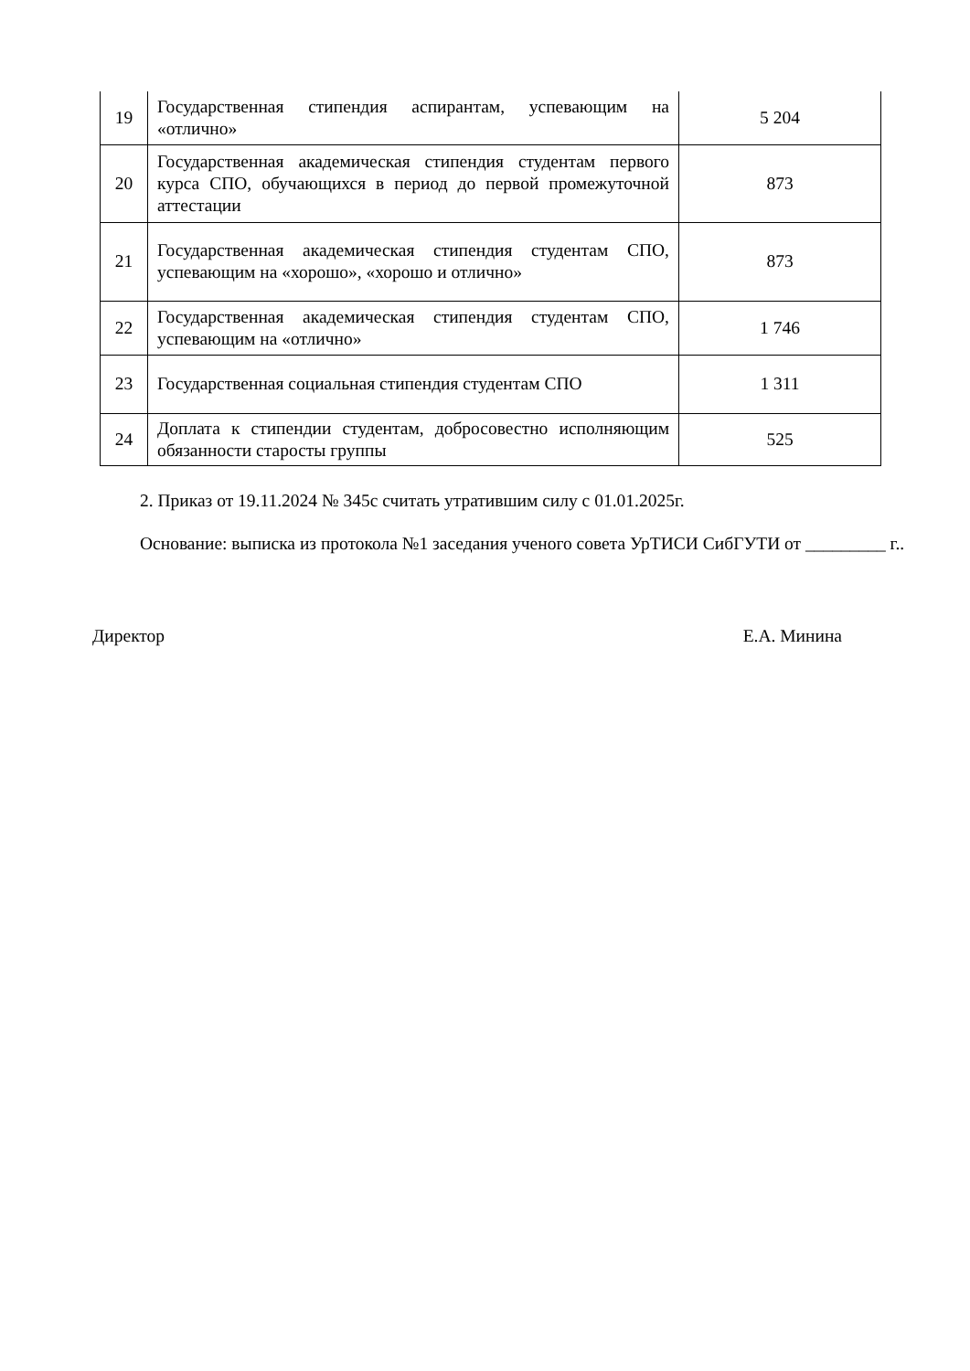| 19 | Государственная стипендия аспирантам, успевающим на «отлично» | 5 204 |
| 20 | Государственная академическая стипендия студентам первого курса СПО, обучающихся в период до первой промежуточной аттестации | 873 |
| 21 | Государственная академическая стипендия студентам СПО, успевающим на «хорошо», «хорошо и отлично» | 873 |
| 22 | Государственная академическая стипендия студентам СПО, успевающим на «отлично» | 1 746 |
| 23 | Государственная социальная стипендия студентам СПО | 1 311 |
| 24 | Доплата к стипендии студентам, добросовестно исполняющим обязанности старосты группы | 525 |
2. Приказ от 19.11.2024 № 345с считать утратившим силу с 01.01.2025г.
Основание: выписка из протокола №1 заседания ученого совета УрТИСИ СибГУТИ от _________ г..
Директор Е.А. Минина